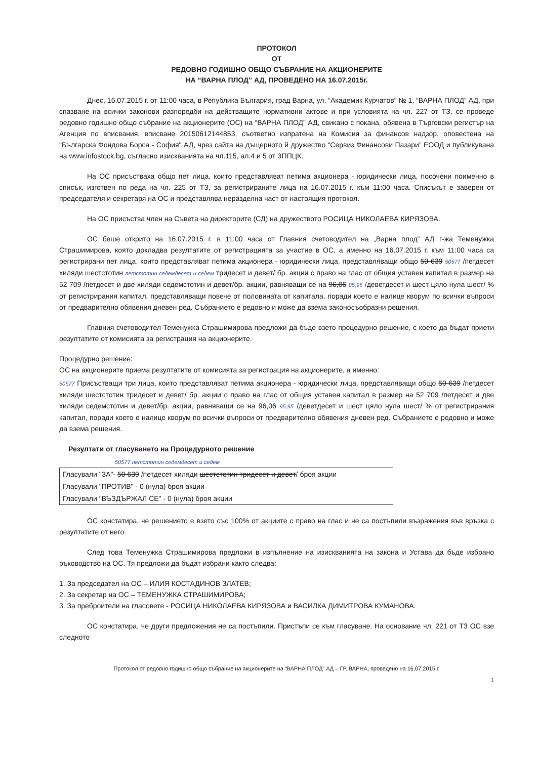ПРОТОКОЛ
ОТ
РЕДОВНО ГОДИШНО ОБЩО СЪБРАНИЕ НА АКЦИОНЕРИТЕ
НА “ВАРНА ПЛОД” АД, ПРОВЕДЕНО НА 16.07.2015г.
Днес, 16.07.2015 г. от 11:00 часа, в Република България, град Варна, ул. “Академик Курчатов” № 1, “ВАРНА ПЛОД” АД, при спазване на всички законови разпоредби на действащите нормативни актове и при условията на чл. 227 от ТЗ, се проведе редовно годишно общо събрание на акционерите (ОС) на “ВАРНА ПЛОД” АД, свикано с покана, обявена в Търговски регистър на Агенция по вписвания, вписване 20150612144853, съответно изпратена на Комисия за финансов надзор, оповестена на "Българска Фондова Борса - София" АД, чрез сайта на дъщерното й дружество “Сервиз Финансови Пазари” ЕООД и публикувана на www.infostock.bg, съгласно изискванията на чл.115, ал.4 и 5 от ЗППЦК.
На ОС присъстваха общо пет лица, които представляват петима акционера - юридически лица, посочени поименно в списък, изготвен по реда на чл. 225 от ТЗ, за регистрираните лица на 16.07.2015 г. към 11:00 часа. Списъкът е заверен от председателя и секретаря на ОС и представлява неразделна част от настоящия протокол.
На ОС присъства член на Съвета на директорите (СД) на дружеството РОСИЦА НИКОЛАЕВА КИРЯЗОВА.
ОС беше открито на 16.07.2015 г. в 11:00 часа от Главния счетоводител на „Варна плод” АД г-жа Теменужка Страшимирова, която докладва резултатите от регистрацията за участие в ОС, а именно на 16.07.2015 г. към 11:00 часа са регистрирани пет лица, които представляват петима акционера - юридически лица, представляващи общо 50 639 50577 /петдесет хиляди шестстотин петстотин седемдесет и седем тридесет и девет/ бр. акции с право на глас от общия уставен капитал в размер на 52 709 /петдесет и две хиляди седемстотин и девет/бр. акции, равняващи се на 96,06 95,95 /деветдесет и шест цяло нула шест/ % от регистрирания капитал, представляващи повече от половината от капитала, поради което е налице кворум по всички въпроси от предварително обявения дневен ред. Събранието е редовно и може да взема законосъобразни решения.
Главния счетоводител Теменужка Страшимирова предложи да бъде взето процедурно решение, с което да бъдат приети резултатите от комисията за регистрация на акционерите.
Процедурно решение:
ОС на акционерите приема резултатите от комисията за регистрация на акционерите, а именно:
50577 Присъстващи три лица, които представляват петима акционера - юридически лица, представляващи общо 50 639 /петдесет хиляди шестстотин тридесет и девет/ бр. акции с право на глас от общия уставен капитал в размер на 52 709 /петдесет и две хиляди седемстотин и девет/бр. акции, равняващи се на 96,06 95,95 /деветдесет и шест цяло нула шест/ % от регистрирания капитал, поради което е налице кворум по всички въпроси от предварително обявения дневен ред. Събранието е редовно и може да взема решения.
Резултати от гласуването на Процедурното решение
50577 петстотин седемдесет и седем
| Гласували "ЗА"- 50 639 /петдесет хиляди шестстотин тридесет и девет / броя акции |
| Гласували "ПРОТИВ" - 0 (нула) броя акции |
| Гласували "ВЪЗДЪРЖАЛ СЕ" - 0 (нула) броя акции |
ОС констатира, че решението е взето със 100% от акциите с право на глас и не са постъпили възражения във връзка с резултатите от него.
След това Теменужка Страшимирова предложи в изпълнение на изискванията на закона и Устава да бъде избрано ръководство на ОС. Тя предложи да бъдат избрани както следва:
1. За председател на ОС – ИЛИЯ КОСТАДИНОВ ЗЛАТЕВ;
2. За секретар на ОС – ТЕМЕНУЖКА СТРАШИМИРОВА;
3. За преброители на гласовете - РОСИЦА НИКОЛАЕВА КИРЯЗОВА и ВАСИЛКА ДИМИТРОВА КУМАНОВА.
ОС констатира, че други предложения не са постъпили. Пристъпи се към гласуване. На основание чл. 221 от ТЗ ОС взе следното
Протокол от редовно годишно общо събрание на акционерите на “ВАРНА ПЛОД” АД – ГР. ВАРНА, проведено на 16.07.2015 г.
1